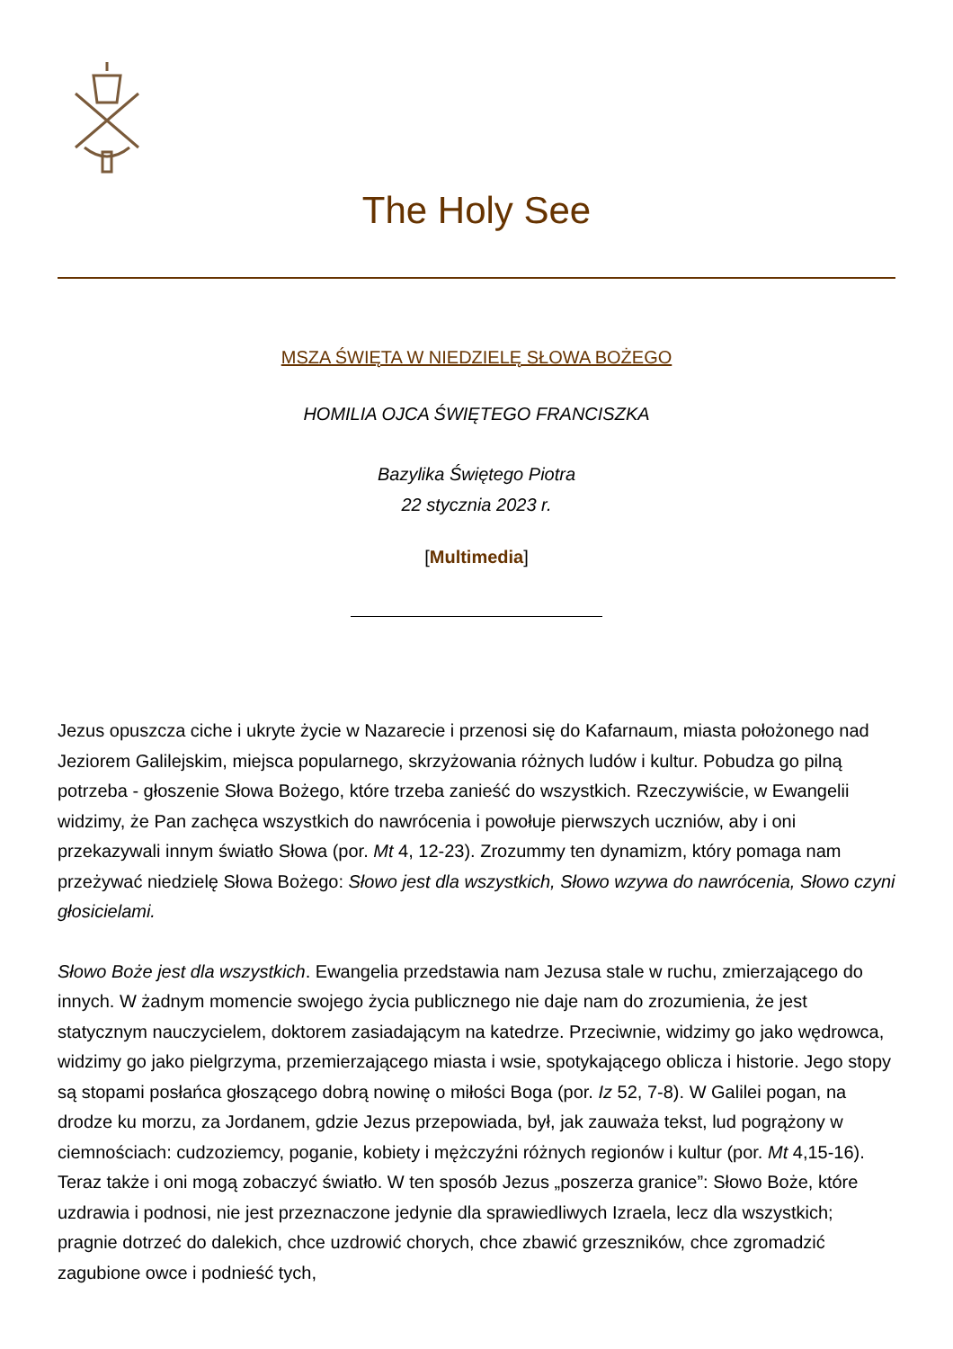The Holy See
MSZA ŚWIĘTA W NIEDZIELĘ SŁOWA BOŻEGO
HOMILIA OJCA ŚWIĘTEGO FRANCISZKA
Bazylika Świętego Piotra
22 stycznia 2023 r.
[Multimedia]
Jezus opuszcza ciche i ukryte życie w Nazarecie i przenosi się do Kafarnaum, miasta położonego nad Jeziorem Galilejskim, miejsca popularnego, skrzyżowania różnych ludów i kultur. Pobudza go pilną potrzeba - głoszenie Słowa Bożego, które trzeba zanieść do wszystkich. Rzeczywiście, w Ewangelii widzimy, że Pan zachęca wszystkich do nawrócenia i powołuje pierwszych uczniów, aby i oni przekazywali innym światło Słowa (por. Mt 4, 12-23). Zrozummy ten dynamizm, który pomaga nam przeżywać niedzielę Słowa Bożego: Słowo jest dla wszystkich, Słowo wzywa do nawrócenia, Słowo czyni głosicielami.
Słowo Boże jest dla wszystkich. Ewangelia przedstawia nam Jezusa stale w ruchu, zmierzającego do innych. W żadnym momencie swojego życia publicznego nie daje nam do zrozumienia, że jest statycznym nauczycielem, doktorem zasiadającym na katedrze. Przeciwnie, widzimy go jako wędrowca, widzimy go jako pielgrzyma, przemierzającego miasta i wsie, spotykającego oblicza i historie. Jego stopy są stopami posłańca głoszącego dobrą nowinę o miłości Boga (por. Iz 52, 7-8). W Galilei pogan, na drodze ku morzu, za Jordanem, gdzie Jezus przepowiada, był, jak zauważa tekst, lud pogrążony w ciemnościach: cudzoziemcy, poganie, kobiety i mężczyźni różnych regionów i kultur (por. Mt 4,15-16). Teraz także i oni mogą zobaczyć światło. W ten sposób Jezus „poszerza granice”: Słowo Boże, które uzdrawia i podnosi, nie jest przeznaczone jedynie dla sprawiedliwych Izraela, lecz dla wszystkich; pragnie dotrzeć do dalekich, chce uzdrowić chorych, chce zbawić grzeszników, chce zgromadzić zagubione owce i podnieść tych,